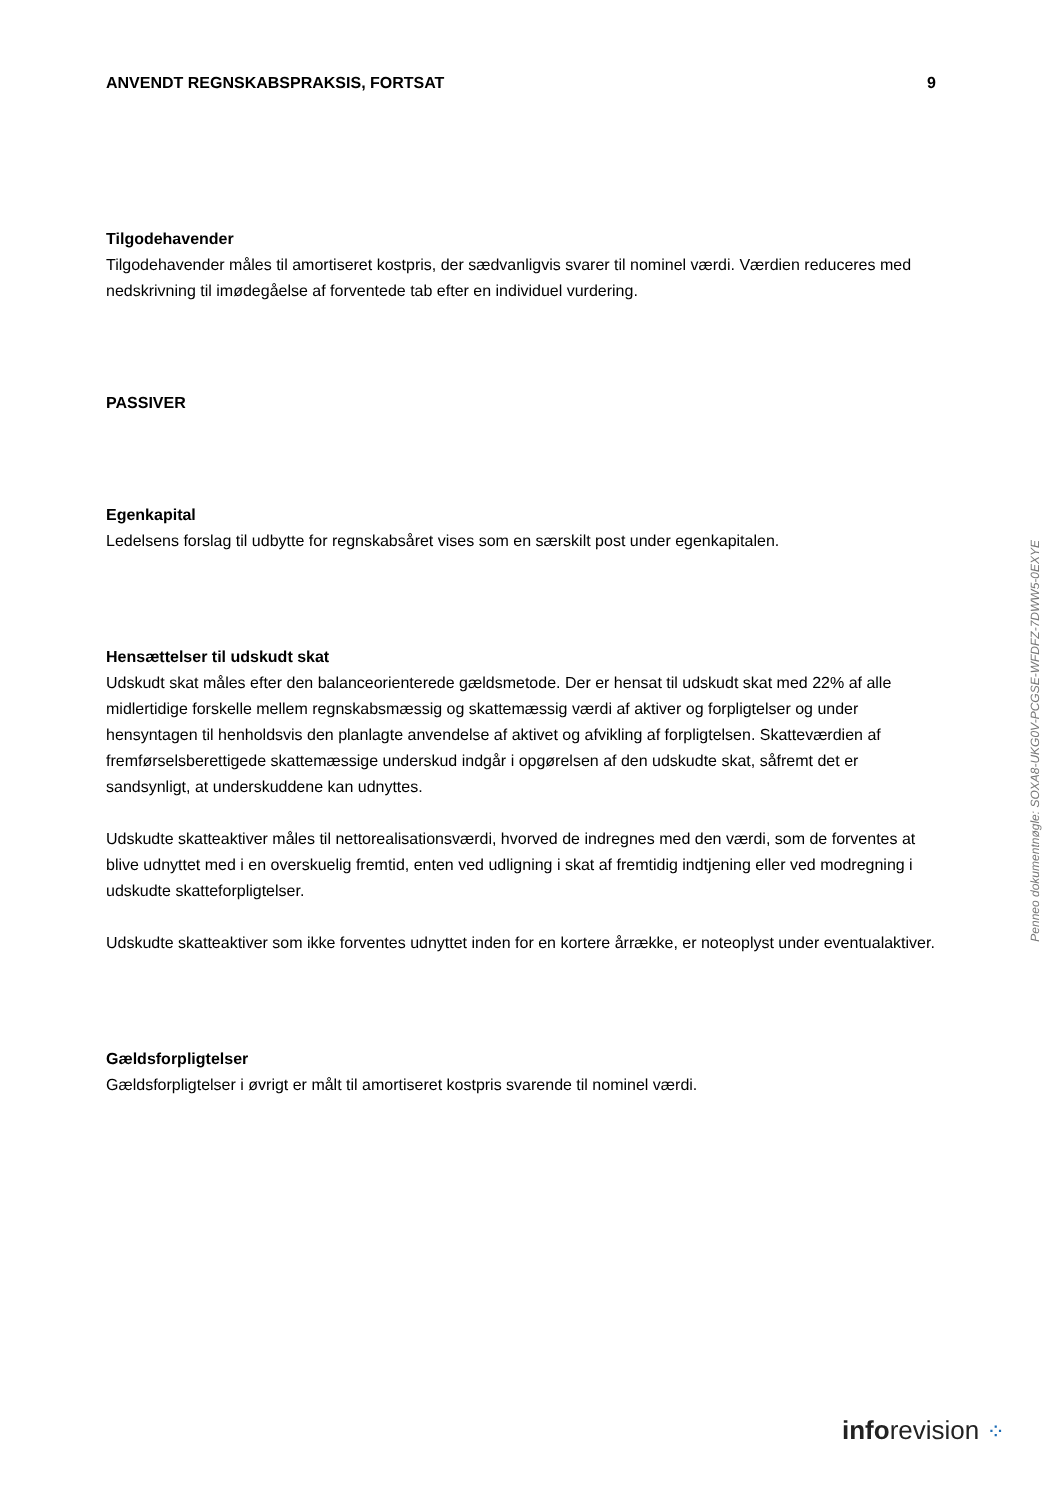ANVENDT REGNSKABSPRAKSIS, FORTSAT 9
Tilgodehavender
Tilgodehavender måles til amortiseret kostpris, der sædvanligvis svarer til nominel værdi. Værdien reduceres med nedskrivning til imødegåelse af forventede tab efter en individuel vurdering.
PASSIVER
Egenkapital
Ledelsens forslag til udbytte for regnskabsåret vises som en særskilt post under egenkapitalen.
Hensættelser til udskudt skat
Udskudt skat måles efter den balanceorienterede gældsmetode. Der er hensat til udskudt skat med 22% af alle midlertidige forskelle mellem regnskabsmæssig og skattemæssig værdi af aktiver og forpligtelser og under hensyntagen til henholdsvis den planlagte anvendelse af aktivet og afvikling af forpligtelsen. Skatteværdien af fremførselsberettigede skattemæssige underskud indgår i opgørelsen af den udskudte skat, såfremt det er sandsynligt, at underskuddene kan udnyttes.
Udskudte skatteaktiver måles til nettorealisationsværdi, hvorved de indregnes med den værdi, som de forventes at blive udnyttet med i en overskuelig fremtid, enten ved udligning i skat af fremtidig indtjening eller ved modregning i udskudte skatteforpligtelser.
Udskudte skatteaktiver som ikke forventes udnyttet inden for en kortere årrække, er noteoplyst under eventualaktiver.
Gældsforpligtelser
Gældsforpligtelser i øvrigt er målt til amortiseret kostpris svarende til nominel værdi.
Penneo dokumentnøgle: SOXA8-UKG0V-PCGSE-WFDFZ-7DWW5-0EXYE
inforevision ⁘